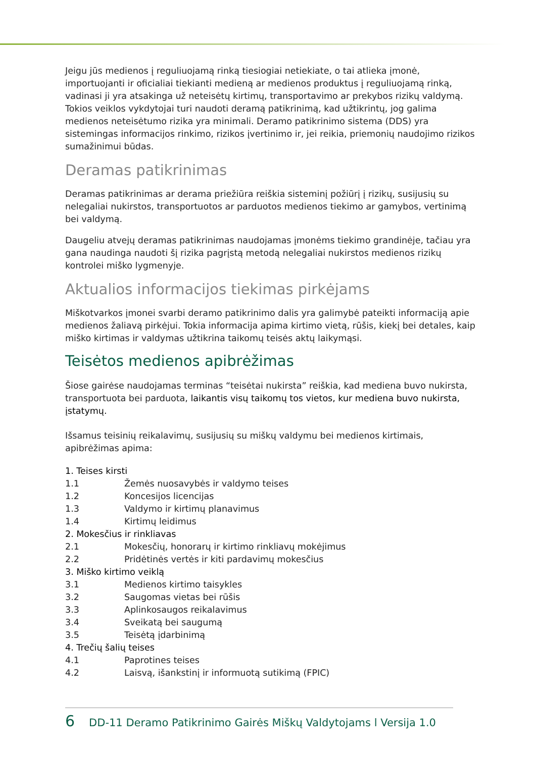Jeigu jūs medienos į reguliuojamą rinką tiesiogiai netiekiate, o tai atlieka įmonė, importuojanti ir oficialiai tiekianti medieną ar medienos produktus į reguliuojamą rinką, vadinasi ji yra atsakinga už neteisėtų kirtimų, transportavimo ar prekybos rizikų valdymą. Tokios veiklos vykdytojai turi naudoti deramą patikrinimą, kad užtikrintų, jog galima medienos neteisėtumo rizika yra minimali. Deramo patikrinimo sistema (DDS) yra sistemingas informacijos rinkimo, rizikos įvertinimo ir, jei reikia, priemonių naudojimo rizikos sumažinimui būdas.
Deramas patikrinimas
Deramas patikrinimas ar derama priežiūra reiškia sisteminį požiūrį į rizikų, susijusių su nelegaliai nukirstos, transportuotos ar parduotos medienos tiekimo ar gamybos, vertinimą bei valdymą.
Daugeliu atvejų deramas patikrinimas naudojamas įmonėms tiekimo grandinėje, tačiau yra gana naudinga naudoti šį rizika pagrįstą metodą nelegaliai nukirstos medienos rizikų kontrolei miško lygmenyje.
Aktualios informacijos tiekimas pirkėjams
Miškotvarkos įmonei svarbi deramo patikrinimo dalis yra galimybė pateikti informaciją apie medienos žaliavą pirkėjui. Tokia informacija apima kirtimo vietą, rūšis, kiekį bei detales, kaip miško kirtimas ir valdymas užtikrina taikomų teisės aktų laikymąsi.
Teisėtos medienos apibrėžimas
Šiose gairėse naudojamas terminas “teisėtai nukirsta” reiškia, kad mediena buvo nukirsta, transportuota bei parduota, laikantis visų taikomų tos vietos, kur mediena buvo nukirsta, įstatymų.
Išsamus teisinių reikalavimų, susijusių su miškų valdymu bei medienos kirtimais, apibrėžimas apima:
1. Teises kirsti
1.1 Žemės nuosavybės ir valdymo teises
1.2 Koncesijos licencijas
1.3 Valdymo ir kirtimų planavimus
1.4 Kirtimų leidimus
2. Mokesčius ir rinkliavas
2.1 Mokesčių, honorarų ir kirtimo rinkliavų mokėjimus
2.2 Pridėtinės vertės ir kiti pardavimų mokesčius
3. Miško kirtimo veiklą
3.1 Medienos kirtimo taisykles
3.2 Saugomas vietas bei rūšis
3.3 Aplinkosaugos reikalavimus
3.4 Sveikatą bei saugumą
3.5 Teisėtą įdarbinimą
4. Trečių šalių teises
4.1 Paprotines teises
4.2 Laisvą, išankstinį ir informuotą sutikimą (FPIC)
6 DD-11 Deramo Patikrinimo Gairės Miškų Valdytojams l Versija 1.0